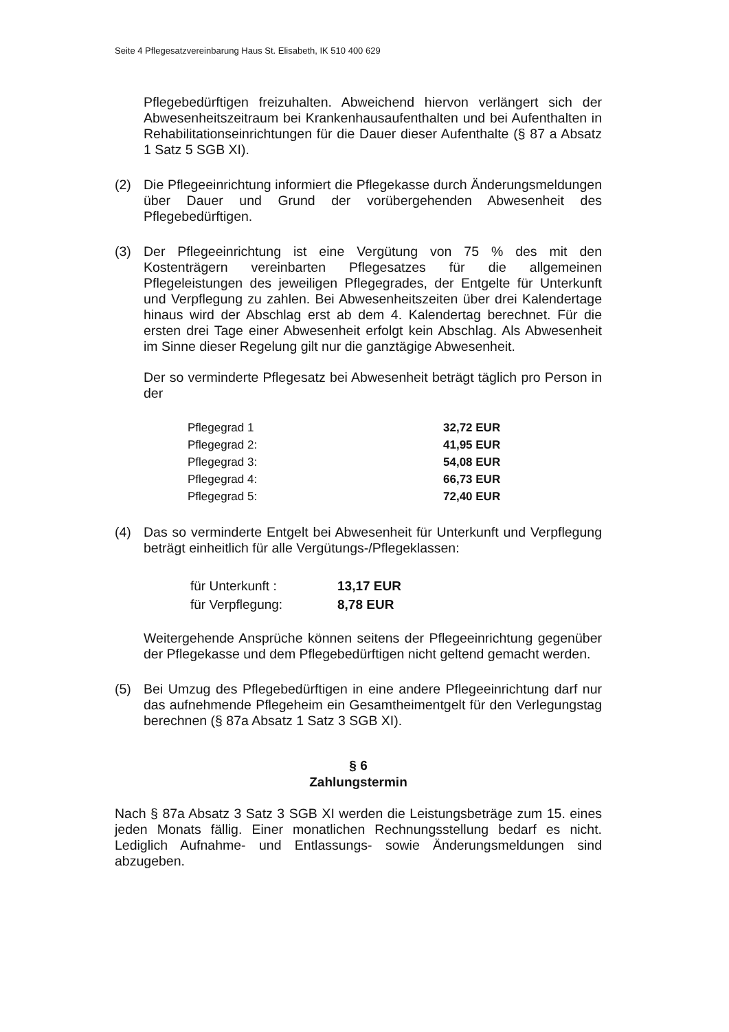Seite 4 Pflegesatzvereinbarung Haus St. Elisabeth, IK 510 400 629
Pflegebedürftigen freizuhalten. Abweichend hiervon verlängert sich der Abwesenheitszeitraum bei Krankenhausaufenthalten und bei Aufenthalten in Rehabilitationseinrichtungen für die Dauer dieser Aufenthalte (§ 87 a Absatz 1 Satz 5 SGB XI).
(2) Die Pflegeeinrichtung informiert die Pflegekasse durch Änderungsmeldungen über Dauer und Grund der vorübergehenden Abwesenheit des Pflegebedürftigen.
(3) Der Pflegeeinrichtung ist eine Vergütung von 75 % des mit den Kostenträgern vereinbarten Pflegesatzes für die allgemeinen Pflegeleistungen des jeweiligen Pflegegrades, der Entgelte für Unterkunft und Verpflegung zu zahlen. Bei Abwesenheitszeiten über drei Kalendertage hinaus wird der Abschlag erst ab dem 4. Kalendertag berechnet. Für die ersten drei Tage einer Abwesenheit erfolgt kein Abschlag. Als Abwesenheit im Sinne dieser Regelung gilt nur die ganztägige Abwesenheit.
Der so verminderte Pflegesatz bei Abwesenheit beträgt täglich pro Person in der
| Pflegegrad 1 | 32,72 EUR |
| Pflegegrad 2: | 41,95 EUR |
| Pflegegrad 3: | 54,08 EUR |
| Pflegegrad 4: | 66,73 EUR |
| Pflegegrad 5: | 72,40 EUR |
(4) Das so verminderte Entgelt bei Abwesenheit für Unterkunft und Verpflegung beträgt einheitlich für alle Vergütungs-/Pflegeklassen:
| für Unterkunft : | 13,17 EUR |
| für Verpflegung: | 8,78 EUR |
Weitergehende Ansprüche können seitens der Pflegeeinrichtung gegenüber der Pflegekasse und dem Pflegebedürftigen nicht geltend gemacht werden.
(5) Bei Umzug des Pflegebedürftigen in eine andere Pflegeeinrichtung darf nur das aufnehmende Pflegeheim ein Gesamtheimentgelt für den Verlegungstag berechnen (§ 87a Absatz 1 Satz 3 SGB XI).
§ 6
Zahlungstermin
Nach § 87a Absatz 3 Satz 3 SGB XI werden die Leistungsbeträge zum 15. eines jeden Monats fällig. Einer monatlichen Rechnungsstellung bedarf es nicht. Lediglich Aufnahme- und Entlassungs- sowie Änderungsmeldungen sind abzugeben.